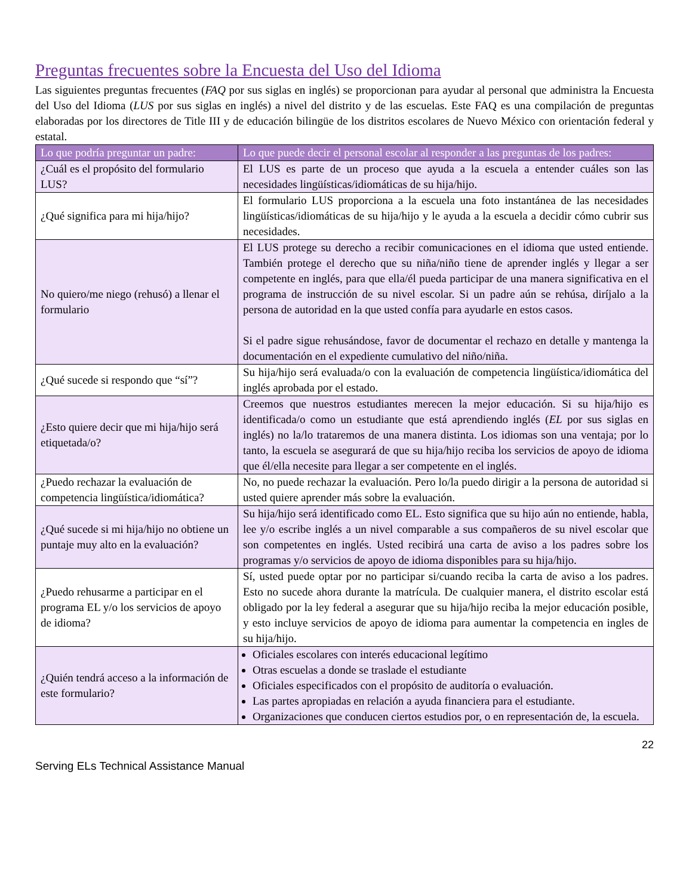Preguntas frecuentes sobre la Encuesta del Uso del Idioma
Las siguientes preguntas frecuentes (FAQ por sus siglas en inglés) se proporcionan para ayudar al personal que administra la Encuesta del Uso del Idioma (LUS por sus siglas en inglés) a nivel del distrito y de las escuelas. Este FAQ es una compilación de preguntas elaboradas por los directores de Title III y de educación bilingüe de los distritos escolares de Nuevo México con orientación federal y estatal.
| Lo que podría preguntar un padre: | Lo que puede decir el personal escolar al responder a las preguntas de los padres: |
| --- | --- |
| ¿Cuál es el propósito del formulario LUS? | El LUS es parte de un proceso que ayuda a la escuela a entender cuáles son las necesidades lingüísticas/idiomáticas de su hija/hijo. |
| ¿Qué significa para mi hija/hijo? | El formulario LUS proporciona a la escuela una foto instantánea de las necesidades lingüísticas/idiomáticas de su hija/hijo y le ayuda a la escuela a decidir cómo cubrir sus necesidades. |
| No quiero/me niego (rehusó) a llenar el formulario | El LUS protege su derecho a recibir comunicaciones en el idioma que usted entiende. También protege el derecho que su niña/niño tiene de aprender inglés y llegar a ser competente en inglés, para que ella/él pueda participar de una manera significativa en el programa de instrucción de su nivel escolar. Si un padre aún se rehúsa, diríjalo a la persona de autoridad en la que usted confía para ayudarle en estos casos. Si el padre sigue rehusándose, favor de documentar el rechazo en detalle y mantenga la documentación en el expediente cumulativo del niño/niña. |
| ¿Qué sucede si respondo que “sí”? | Su hija/hijo será evaluada/o con la evaluación de competencia lingüística/idiomática del inglés aprobada por el estado. |
| ¿Esto quiere decir que mi hija/hijo será etiquetada/o? | Creemos que nuestros estudiantes merecen la mejor educación. Si su hija/hijo es identificada/o como un estudiante que está aprendiendo inglés ( EL por sus siglas en inglés) no la/lo trataremos de una manera distinta. Los idiomas son una ventaja; por lo tanto, la escuela se asegurará de que su hija/hijo reciba los servicios de apoyo de idioma que él/ella necesite para llegar a ser competente en el inglés. |
| ¿Puedo rechazar la evaluación de competencia lingüística/idiomática? | No, no puede rechazar la evaluación. Pero lo/la puedo dirigir a la persona de autoridad si usted quiere aprender más sobre la evaluación. |
| ¿Qué sucede si mi hija/hijo no obtiene un puntaje muy alto en la evaluación? | Su hija/hijo será identificado como EL. Esto significa que su hijo aún no entiende, habla, lee y/o escribe inglés a un nivel comparable a sus compañeros de su nivel escolar que son competentes en inglés. Usted recibirá una carta de aviso a los padres sobre los programas y/o servicios de apoyo de idioma disponibles para su hija/hijo. |
| ¿Puedo rehusarme a participar en el programa EL y/o los servicios de apoyo de idioma? | Sí, usted puede optar por no participar si/cuando reciba la carta de aviso a los padres. Esto no sucede ahora durante la matrícula. De cualquier manera, el distrito escolar está obligado por la ley federal a asegurar que su hija/hijo reciba la mejor educación posible, y esto incluye servicios de apoyo de idioma para aumentar la competencia en ingles de su hija/hijo. |
| ¿Quién tendrá acceso a la información de este formulario? | Oficiales escolares con interés educacional legítimo Otras escuelas a donde se traslade el estudiante Oficiales especificados con el propósito de auditoría o evaluación. Las partes apropiadas en relación a ayuda financiera para el estudiante. Organizaciones que conducen ciertos estudios por, o en representación de, la escuela. |
22
Serving ELs Technical Assistance Manual